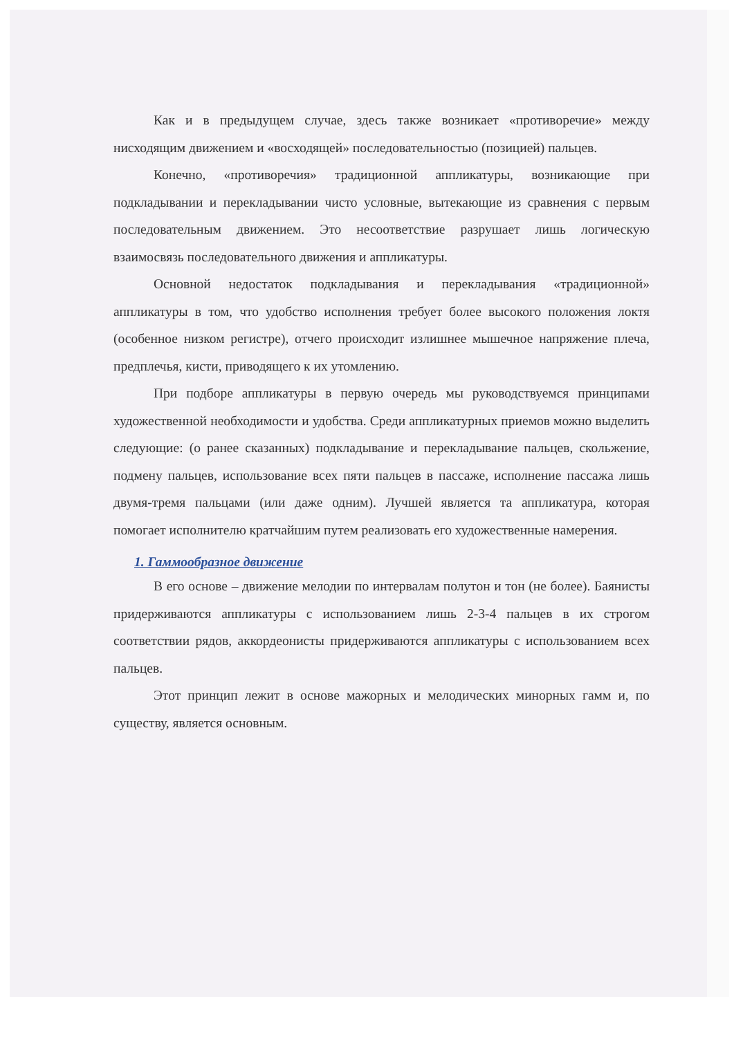Как и в предыдущем случае, здесь также возникает «противоречие» между нисходящим движением и «восходящей» последовательностью (позицией) пальцев.
Конечно, «противоречия» традиционной аппликатуры, возникающие при подкладывании и перекладывании чисто условные, вытекающие из сравнения с первым последовательным движением. Это несоответствие разрушает лишь логическую взаимосвязь последовательного движения и аппликатуры.
Основной недостаток подкладывания и перекладывания «традиционной» аппликатуры в том, что удобство исполнения требует более высокого положения локтя (особенное низком регистре), отчего происходит излишнее мышечное напряжение плеча, предплечья, кисти, приводящего к их утомлению.
При подборе аппликатуры в первую очередь мы руководствуемся принципами художественной необходимости и удобства. Среди аппликатурных приемов можно выделить следующие: (о ранее сказанных) подкладывание и перекладывание пальцев, скольжение, подмену пальцев, использование всех пяти пальцев в пассаже, исполнение пассажа лишь двумя-тремя пальцами (или даже одним). Лучшей является та аппликатура, которая помогает исполнителю кратчайшим путем реализовать его художественные намерения.
1. Гаммообразное движение
В его основе – движение мелодии по интервалам полутон и тон (не более). Баянисты придерживаются аппликатуры с использованием лишь 2-3-4 пальцев в их строгом соответствии рядов, аккордеонисты придерживаются аппликатуры с использованием всех пальцев.
Этот принцип лежит в основе мажорных и мелодических минорных гамм и, по существу, является основным.